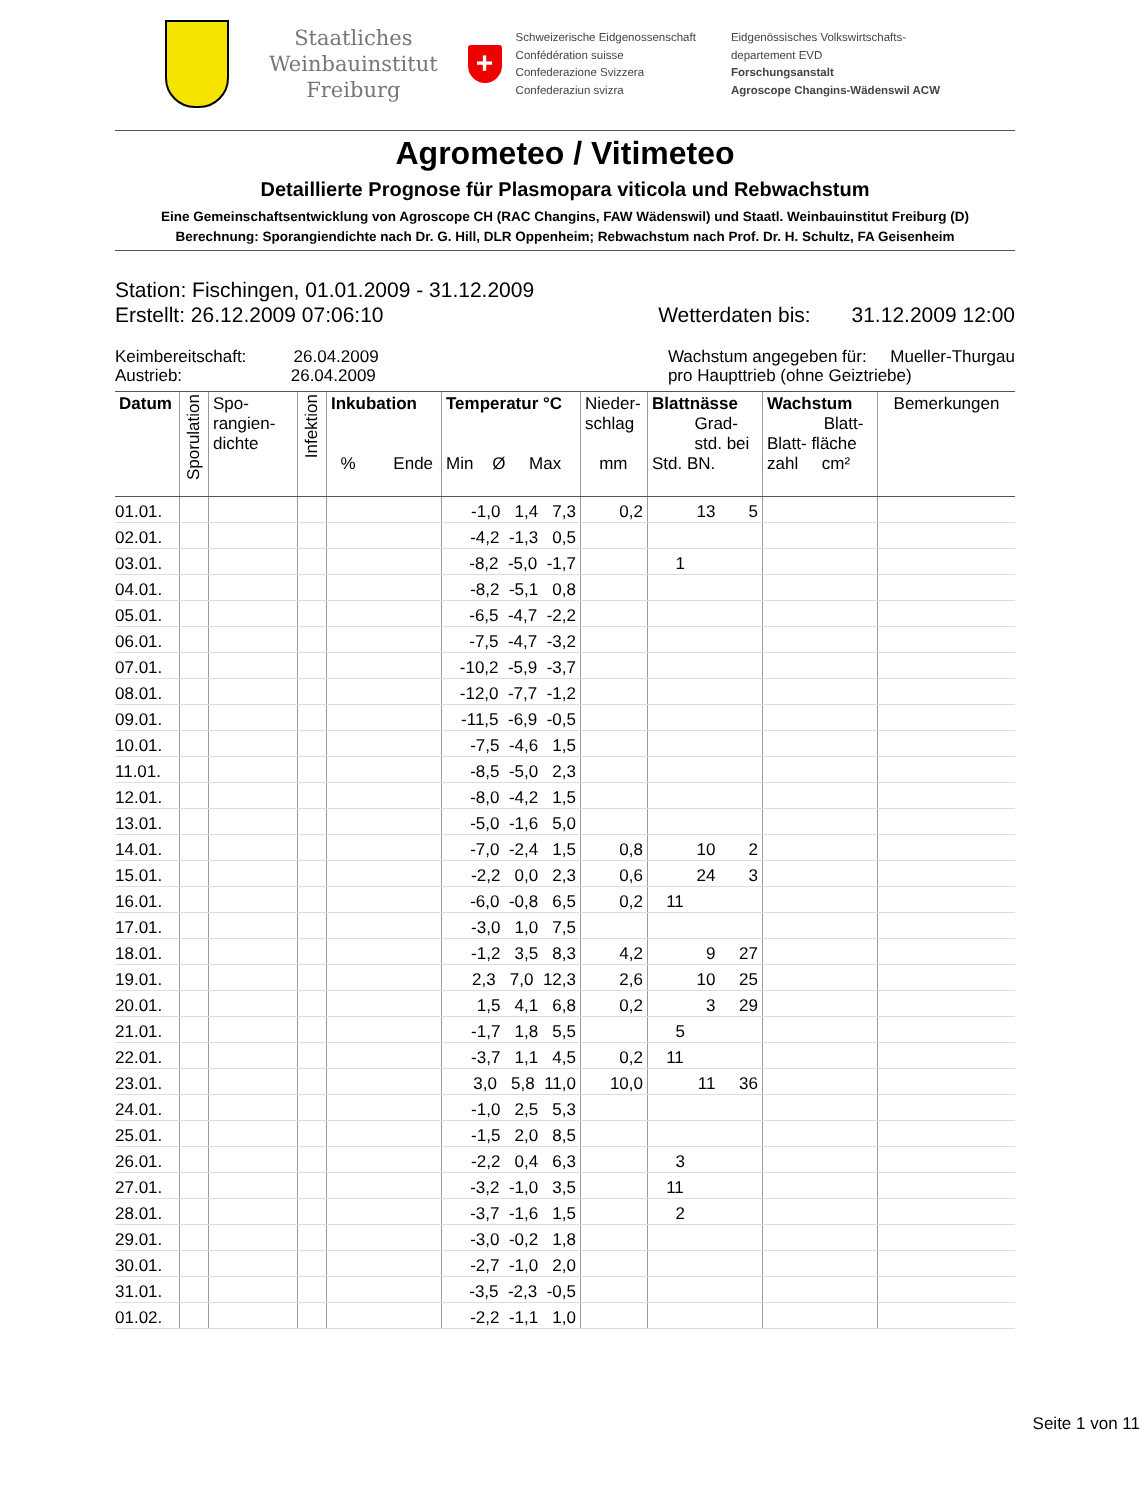Staatliches
Weinbauinstitut
Freiburg
+
Schweizerische Eidgenossenschaft
Confédération suisse
Confederazione Svizzera
Confederaziun svizra
Eidgenössisches Volkswirtschafts-
departement EVD
Forschungsanstalt
Agroscope Changins-Wädenswil ACW
Agrometeo / Vitimeteo
Detaillierte Prognose für Plasmopara viticola und Rebwachstum
Eine Gemeinschaftsentwicklung von Agroscope CH (RAC Changins, FAW Wädenswil) und Staatl. Weinbauinstitut Freiburg (D)
Berechnung: Sporangiendichte nach Dr. G. Hill, DLR Oppenheim; Rebwachstum nach Prof. Dr. H. Schultz, FA Geisenheim
Station: Fischingen, 01.01.2009 - 31.12.2009
Erstellt: 26.12.2009 07:06:10 Wetterdaten bis: 31.12.2009 12:00
Keimbereitschaft: 26.04.2009
Austrieb: 26.04.2009
Wachstum angegeben für: Mueller-Thurgau
pro Haupttrieb (ohne Geiztriebe)
| Datum | Sporulation | Spo- rangien- dichte | Infektion | Inkubation % Ende | Temperatur °C Min Ø Max | Nieder- schlag mm | Blattnässe Grad- std. bei Std. BN. | Wachstum Blatt- Blatt- fläche zahl cm² | Bemerkungen |
| --- | --- | --- | --- | --- | --- | --- | --- | --- | --- |
| 01.01. | | | | | -1,0 1,4 7,3 | 0,2 | 13 5 | | |
| 02.01. | | | | | -4,2 -1,3 0,5 | | | | |
| 03.01. | | | | | -8,2 -5,0 -1,7 | | 1 | | |
| 04.01. | | | | | -8,2 -5,1 0,8 | | | | |
| 05.01. | | | | | -6,5 -4,7 -2,2 | | | | |
| 06.01. | | | | | -7,5 -4,7 -3,2 | | | | |
| 07.01. | | | | | -10,2 -5,9 -3,7 | | | | |
| 08.01. | | | | | -12,0 -7,7 -1,2 | | | | |
| 09.01. | | | | | -11,5 -6,9 -0,5 | | | | |
| 10.01. | | | | | -7,5 -4,6 1,5 | | | | |
| 11.01. | | | | | -8,5 -5,0 2,3 | | | | |
| 12.01. | | | | | -8,0 -4,2 1,5 | | | | |
| 13.01. | | | | | -5,0 -1,6 5,0 | | | | |
| 14.01. | | | | | -7,0 -2,4 1,5 | 0,8 | 10 2 | | |
| 15.01. | | | | | -2,2 0,0 2,3 | 0,6 | 24 3 | | |
| 16.01. | | | | | -6,0 -0,8 6,5 | 0,2 | 11 | | |
| 17.01. | | | | | -3,0 1,0 7,5 | | | | |
| 18.01. | | | | | -1,2 3,5 8,3 | 4,2 | 9 27 | | |
| 19.01. | | | | | 2,3 7,0 12,3 | 2,6 | 10 25 | | |
| 20.01. | | | | | 1,5 4,1 6,8 | 0,2 | 3 29 | | |
| 21.01. | | | | | -1,7 1,8 5,5 | | 5 | | |
| 22.01. | | | | | -3,7 1,1 4,5 | 0,2 | 11 | | |
| 23.01. | | | | | 3,0 5,8 11,0 | 10,0 | 11 36 | | |
| 24.01. | | | | | -1,0 2,5 5,3 | | | | |
| 25.01. | | | | | -1,5 2,0 8,5 | | | | |
| 26.01. | | | | | -2,2 0,4 6,3 | | 3 | | |
| 27.01. | | | | | -3,2 -1,0 3,5 | | 11 | | |
| 28.01. | | | | | -3,7 -1,6 1,5 | | 2 | | |
| 29.01. | | | | | -3,0 -0,2 1,8 | | | | |
| 30.01. | | | | | -2,7 -1,0 2,0 | | | | |
| 31.01. | | | | | -3,5 -2,3 -0,5 | | | | |
| 01.02. | | | | | -2,2 -1,1 1,0 | | | | |
Seite 1 von 11